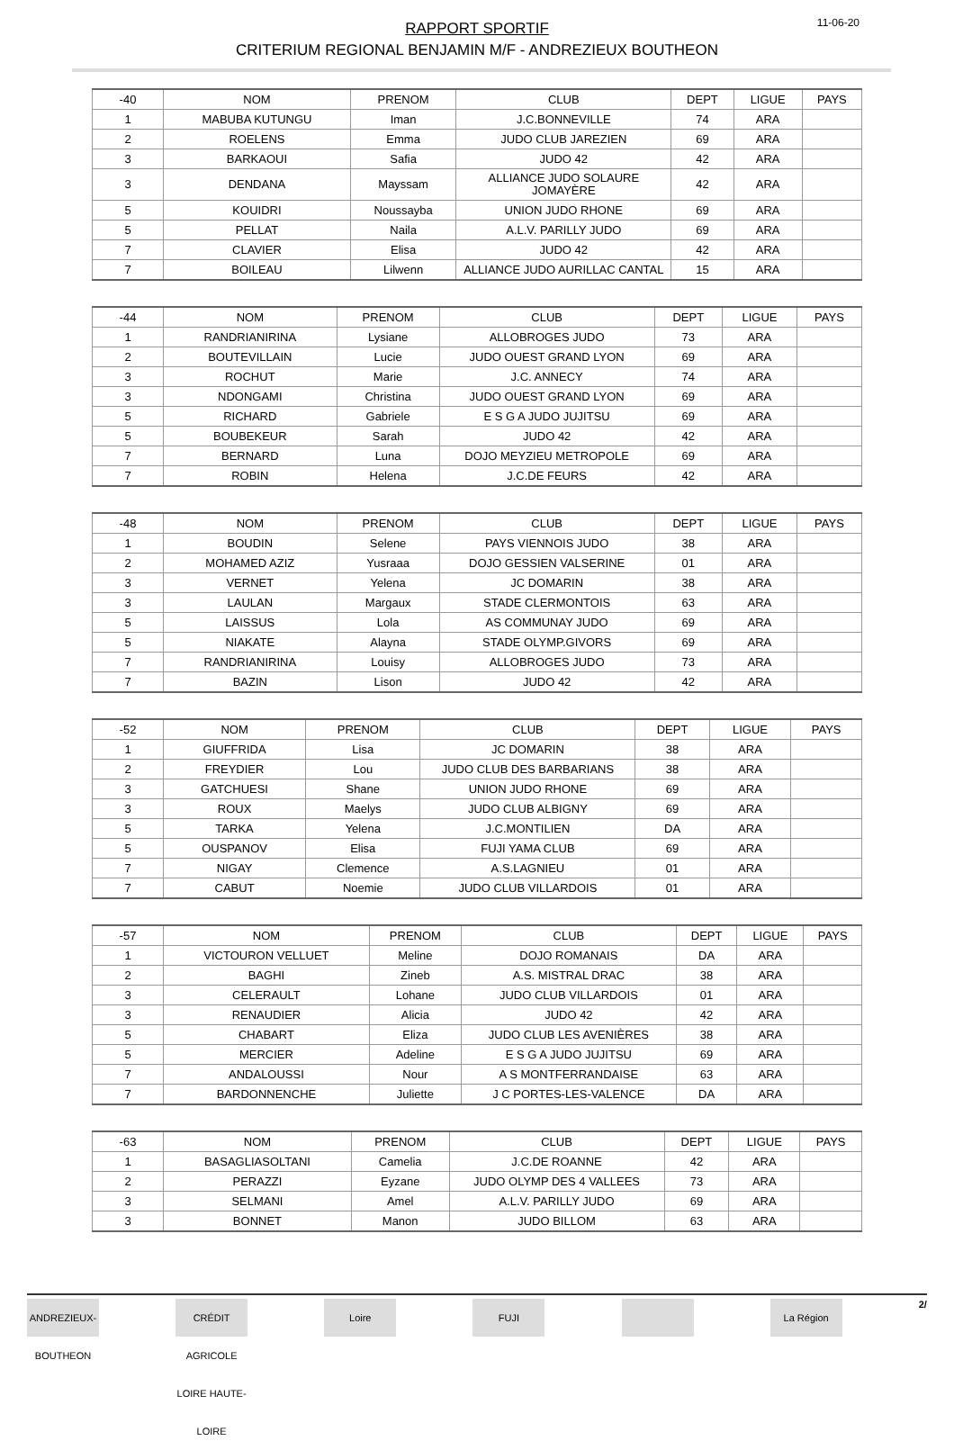11-06-20
RAPPORT SPORTIF
CRITERIUM REGIONAL BENJAMIN M/F - ANDREZIEUX BOUTHEON
| -40 | NOM | PRENOM | CLUB | DEPT | LIGUE | PAYS |
| 1 | MABUBA KUTUNGU | Iman | J.C.BONNEVILLE | 74 | ARA | |
| 2 | ROELENS | Emma | JUDO CLUB JAREZIEN | 69 | ARA | |
| 3 | BARKAOUI | Safia | JUDO 42 | 42 | ARA | |
| 3 | DENDANA | Mayssam | ALLIANCE JUDO SOLAURE JOMAYÈRE | 42 | ARA | |
| 5 | KOUIDRI | Noussayba | UNION JUDO RHONE | 69 | ARA | |
| 5 | PELLAT | Naila | A.L.V. PARILLY JUDO | 69 | ARA | |
| 7 | CLAVIER | Elisa | JUDO 42 | 42 | ARA | |
| 7 | BOILEAU | Lilwenn | ALLIANCE JUDO AURILLAC CANTAL | 15 | ARA | |
| -44 | NOM | PRENOM | CLUB | DEPT | LIGUE | PAYS |
| 1 | RANDRIANIRINA | Lysiane | ALLOBROGES JUDO | 73 | ARA | |
| 2 | BOUTEVILLAIN | Lucie | JUDO OUEST GRAND LYON | 69 | ARA | |
| 3 | ROCHUT | Marie | J.C. ANNECY | 74 | ARA | |
| 3 | NDONGAMI | Christina | JUDO OUEST GRAND LYON | 69 | ARA | |
| 5 | RICHARD | Gabriele | E S G A JUDO JUJITSU | 69 | ARA | |
| 5 | BOUBEKEUR | Sarah | JUDO 42 | 42 | ARA | |
| 7 | BERNARD | Luna | DOJO MEYZIEU METROPOLE | 69 | ARA | |
| 7 | ROBIN | Helena | J.C.DE FEURS | 42 | ARA | |
| -48 | NOM | PRENOM | CLUB | DEPT | LIGUE | PAYS |
| 1 | BOUDIN | Selene | PAYS VIENNOIS JUDO | 38 | ARA | |
| 2 | MOHAMED AZIZ | Yusraaa | DOJO GESSIEN VALSERINE | 01 | ARA | |
| 3 | VERNET | Yelena | JC DOMARIN | 38 | ARA | |
| 3 | LAULAN | Margaux | STADE CLERMONTOIS | 63 | ARA | |
| 5 | LAISSUS | Lola | AS COMMUNAY JUDO | 69 | ARA | |
| 5 | NIAKATE | Alayna | STADE OLYMP.GIVORS | 69 | ARA | |
| 7 | RANDRIANIRINA | Louisy | ALLOBROGES JUDO | 73 | ARA | |
| 7 | BAZIN | Lison | JUDO 42 | 42 | ARA | |
| -52 | NOM | PRENOM | CLUB | DEPT | LIGUE | PAYS |
| 1 | GIUFFRIDA | Lisa | JC DOMARIN | 38 | ARA | |
| 2 | FREYDIER | Lou | JUDO CLUB DES BARBARIANS | 38 | ARA | |
| 3 | GATCHUESI | Shane | UNION JUDO RHONE | 69 | ARA | |
| 3 | ROUX | Maelys | JUDO CLUB ALBIGNY | 69 | ARA | |
| 5 | TARKA | Yelena | J.C.MONTILIEN | DA | ARA | |
| 5 | OUSPANOV | Elisa | FUJI YAMA CLUB | 69 | ARA | |
| 7 | NIGAY | Clemence | A.S.LAGNIEU | 01 | ARA | |
| 7 | CABUT | Noemie | JUDO CLUB VILLARDOIS | 01 | ARA | |
| -57 | NOM | PRENOM | CLUB | DEPT | LIGUE | PAYS |
| 1 | VICTOURON VELLUET | Meline | DOJO ROMANAIS | DA | ARA | |
| 2 | BAGHI | Zineb | A.S. MISTRAL DRAC | 38 | ARA | |
| 3 | CELERAULT | Lohane | JUDO CLUB VILLARDOIS | 01 | ARA | |
| 3 | RENAUDIER | Alicia | JUDO 42 | 42 | ARA | |
| 5 | CHABART | Eliza | JUDO CLUB LES AVENIÈRES | 38 | ARA | |
| 5 | MERCIER | Adeline | E S G A JUDO JUJITSU | 69 | ARA | |
| 7 | ANDALOUSSI | Nour | A S MONTFERRANDAISE | 63 | ARA | |
| 7 | BARDONNENCHE | Juliette | J C PORTES-LES-VALENCE | DA | ARA | |
| -63 | NOM | PRENOM | CLUB | DEPT | LIGUE | PAYS |
| 1 | BASAGLIASOLTANI | Camelia | J.C.DE ROANNE | 42 | ARA | |
| 2 | PERAZZI | Eyzane | JUDO OLYMP DES 4 VALLEES | 73 | ARA | |
| 3 | SELMANI | Amel | A.L.V. PARILLY JUDO | 69 | ARA | |
| 3 | BONNET | Manon | JUDO BILLOM | 63 | ARA | |
ANDREZIEUX-BOUTHEON CRÉDIT AGRICOLE LOIRE HAUTE-LOIRE Loire FUJI La Région 2/